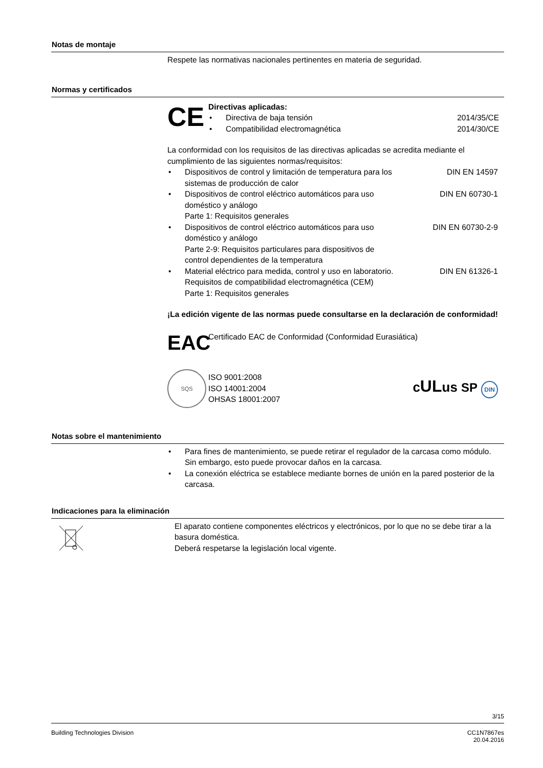Notas de montaje
Respete las normativas nacionales pertinentes en materia de seguridad.
Normas y certificados
CE
Directivas aplicadas:
• Directiva de baja tensión 2014/35/CE
• Compatibilidad electromagnética 2014/30/CE
La conformidad con los requisitos de las directivas aplicadas se acredita mediante el cumplimiento de las siguientes normas/requisitos:
• Dispositivos de control y limitación de temperatura para los sistemas de producción de calor DIN EN 14597
• Dispositivos de control eléctrico automáticos para uso doméstico y análogo
Parte 1: Requisitos generales DIN EN 60730-1
• Dispositivos de control eléctrico automáticos para uso doméstico y análogo
Parte 2-9: Requisitos particulares para dispositivos de control dependientes de la temperatura DIN EN 60730-2-9
• Material eléctrico para medida, control y uso en laboratorio. Requisitos de compatibilidad electromagnética (CEM)
Parte 1: Requisitos generales DIN EN 61326-1
¡La edición vigente de las normas puede consultarse en la declaración de conformidad!
EAC
Certificado EAC de Conformidad (Conformidad Eurasiática)
SQS
ISO 9001:2008
ISO 14001:2004
OHSAS 18001:2007
cULus SP DIN
Notas sobre el mantenimiento
• Para fines de mantenimiento, se puede retirar el regulador de la carcasa como módulo. Sin embargo, esto puede provocar daños en la carcasa.
• La conexión eléctrica se establece mediante bornes de unión en la pared posterior de la carcasa.
Indicaciones para la eliminación
El aparato contiene componentes eléctricos y electrónicos, por lo que no se debe tirar a la basura doméstica.
Deberá respetarse la legislación local vigente.
3/15
Building Technologies Division CC1N7867es
20.04.2016